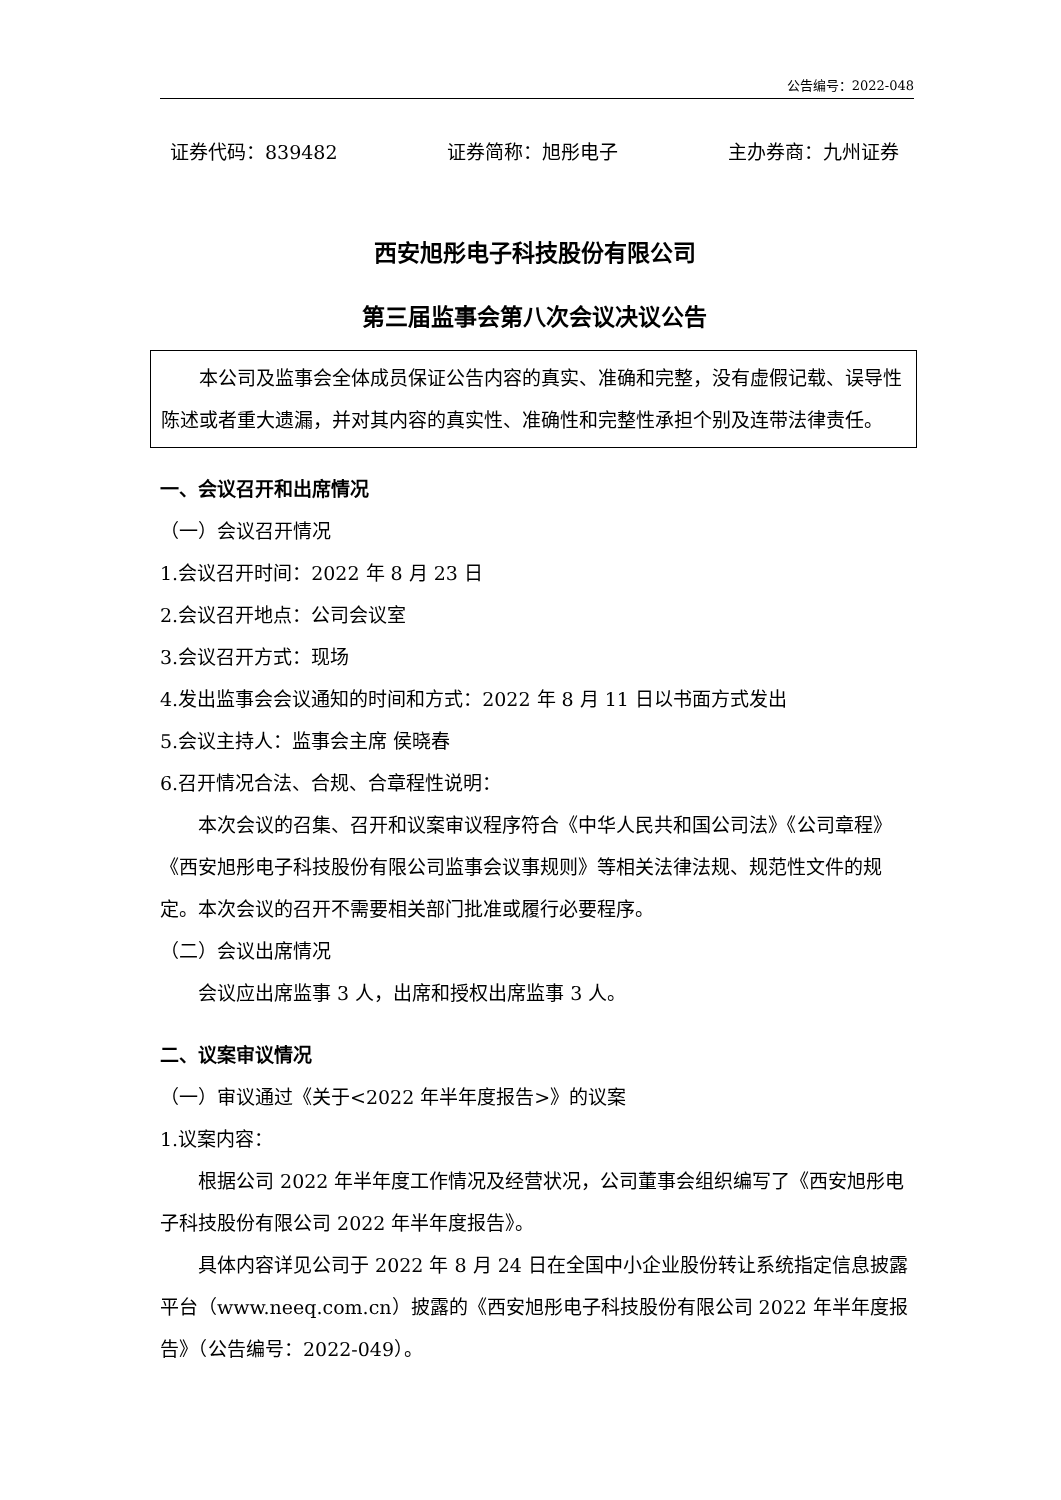公告编号：2022-048
证券代码：839482 证券简称：旭彤电子 主办券商：九州证券
西安旭彤电子科技股份有限公司
第三届监事会第八次会议决议公告
本公司及监事会全体成员保证公告内容的真实、准确和完整，没有虚假记载、误导性陈述或者重大遗漏，并对其内容的真实性、准确性和完整性承担个别及连带法律责任。
一、会议召开和出席情况
（一）会议召开情况
1.会议召开时间：2022 年 8 月 23 日
2.会议召开地点：公司会议室
3.会议召开方式：现场
4.发出监事会会议通知的时间和方式：2022 年 8 月 11 日以书面方式发出
5.会议主持人：监事会主席 侯晓春
6.召开情况合法、合规、合章程性说明：
本次会议的召集、召开和议案审议程序符合《中华人民共和国公司法》《公司章程》《西安旭彤电子科技股份有限公司监事会议事规则》等相关法律法规、规范性文件的规定。本次会议的召开不需要相关部门批准或履行必要程序。
（二）会议出席情况
会议应出席监事 3 人，出席和授权出席监事 3 人。
二、议案审议情况
（一）审议通过《关于<2022 年半年度报告>》的议案
1.议案内容：
根据公司 2022 年半年度工作情况及经营状况，公司董事会组织编写了《西安旭彤电子科技股份有限公司 2022 年半年度报告》。
具体内容详见公司于 2022 年 8 月 24 日在全国中小企业股份转让系统指定信息披露平台（www.neeq.com.cn）披露的《西安旭彤电子科技股份有限公司 2022 年半年度报告》（公告编号：2022-049）。